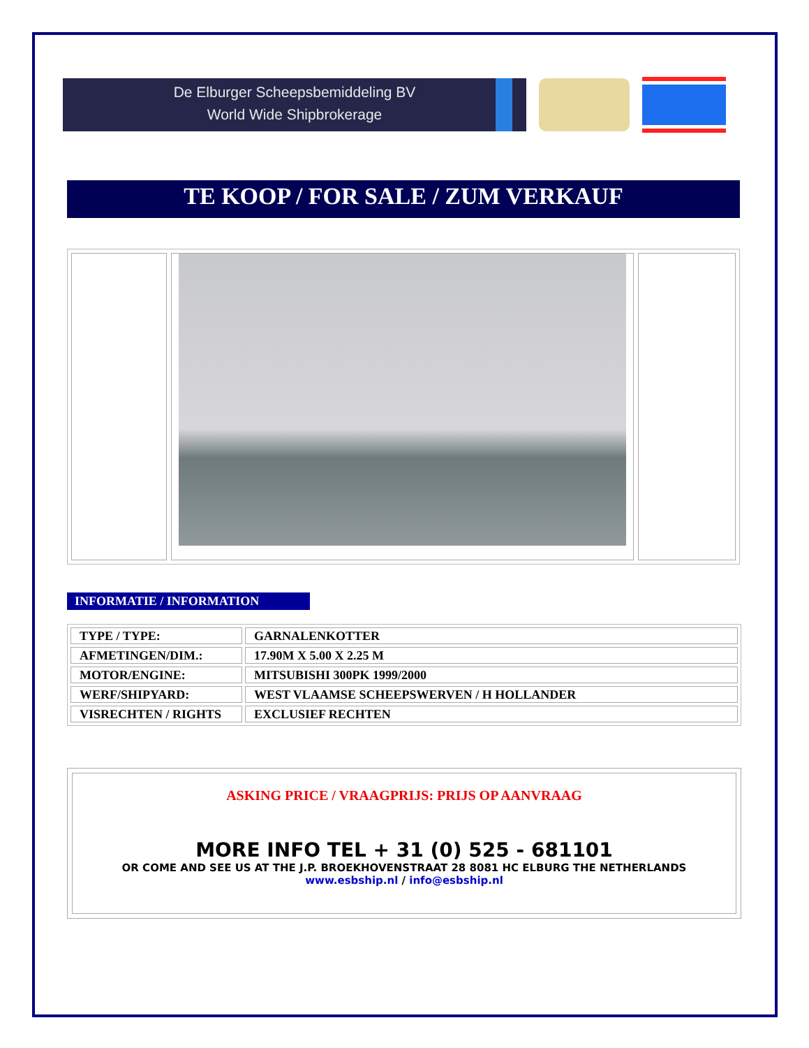De Elburger Scheepsbemiddeling BV
World Wide Shipbrokerage
TE KOOP / FOR SALE / ZUM VERKAUF
INFORMATIE / INFORMATION
| TYPE / TYPE: | GARNALENKOTTER |
| AFMETINGEN/DIM.: | 17.90M X 5.00 X 2.25 M |
| MOTOR/ENGINE: | MITSUBISHI 300PK 1999/2000 |
| WERF/SHIPYARD: | WEST VLAAMSE SCHEEPSWERVEN / H HOLLANDER |
| VISRECHTEN / RIGHTS | EXCLUSIEF RECHTEN |
ASKING PRICE / VRAAGPRIJS: PRIJS OP AANVRAAG
MORE INFO TEL + 31 (0) 525 - 681101
OR COME AND SEE US AT THE J.P. BROEKHOVENSTRAAT 28 8081 HC ELBURG THE NETHERLANDS
www.esbship.nl / info@esbship.nl